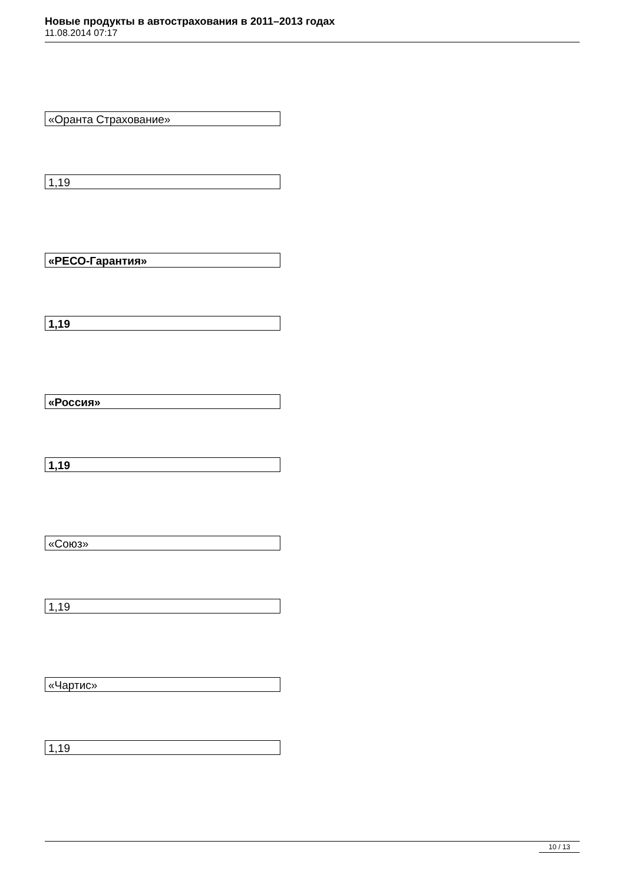Новые продукты в автострахования в 2011–2013 годах
11.08.2014 07:17
«Оранта Страхование»
1,19
«РЕСО-Гарантия»
1,19
«Россия»
1,19
«Союз»
1,19
«Чартис»
1,19
10 / 13